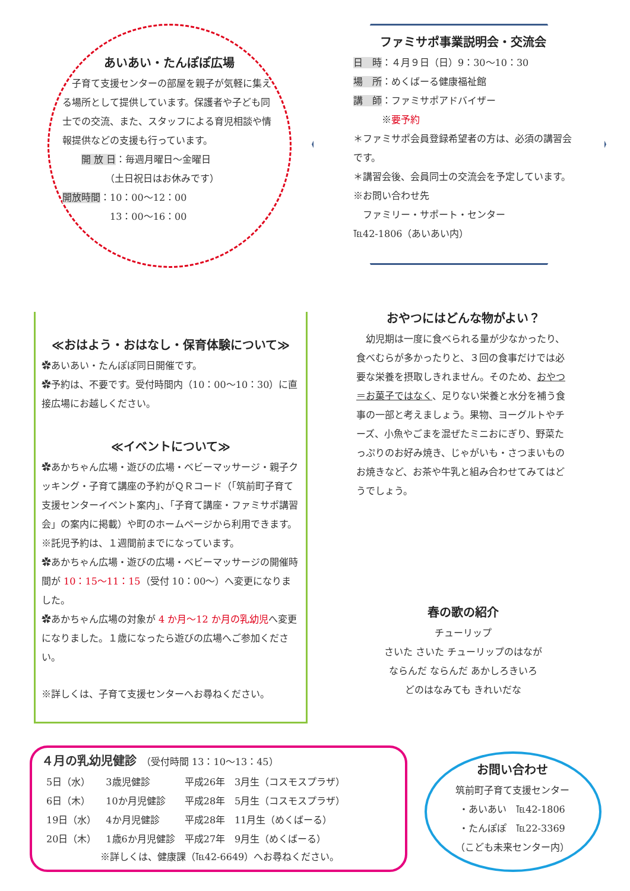あいあい・たんぽぽ広場
　子育て支援センターの部屋を親子が気軽に集える場所として提供しています。保護者や子ども同士での交流、また、スタッフによる育児相談や情報提供などの支援も行っています。
　　開 放 日：毎週月曜日～金曜日
　　　　　（土日祝日はお休みです）
開放時間：10：00～12：00
　　　　　13：00～16：00
ファミサポ事業説明会・交流会
日　時：４月９日（日）9：30～10：30
場　所：めくばーる健康福祉館
講　師：ファミサポアドバイザー
　　　※要予約
＊ファミサポ会員登録希望者の方は、必須の講習会です。
＊講習会後、会員同士の交流会を予定しています。
※お問い合わせ先
　ファミリー・サポート・センター
℡42-1806（あいあい内）
≪おはよう・おはなし・保育体験について≫
✿あいあい・たんぽぽ同日開催です。
✿予約は、不要です。受付時間内（10：00～10：30）に直接広場にお越しください。
≪イベントについて≫
✿あかちゃん広場・遊びの広場・ベビーマッサージ・親子クッキング・子育て講座の予約がＱＲコード（「筑前町子育て支援センターイベント案内」、「子育て講座・ファミサポ講習会」の案内に掲載）や町のホームページから利用できます。
※託児予約は、１週間前までになっています。
✿あかちゃん広場・遊びの広場・ベビーマッサージの開催時間が 10：15～11：15（受付 10：00～）へ変更になりました。
✿あかちゃん広場の対象が 4 か月～12 か月の乳幼児へ変更になりました。１歳になったら遊びの広場へご参加ください。
※詳しくは、子育て支援センターへお尋ねください。
おやつにはどんな物がよい？
　幼児期は一度に食べられる量が少なかったり、食べむらが多かったりと、３回の食事だけでは必要な栄養を摂取しきれません。そのため、おやつ＝お菓子ではなく、足りない栄養と水分を補う食事の一部と考えましょう。果物、ヨーグルトやチーズ、小魚やごまを混ぜたミニおにぎり、野菜たっぷりのお好み焼き、じゃがいも・さつまいものお焼きなど、お茶や牛乳と組み合わせてみてはどうでしょう。
春の歌の紹介
チューリップ
さいた さいた チューリップのはなが
ならんだ ならんだ あかしろきいろ
どのはなみても きれいだな
４月の乳幼児健診　（受付時間 13：10～13：45）
| 5日（水） | 3歳児健診 | 平成26年 | 3月生（コスモスプラザ） |
| 6日（木） | 10か月児健診 | 平成28年 | 5月生（コスモスプラザ） |
| 19日（水） | 4か月児健診 | 平成28年 | 11月生（めくばーる） |
| 20日（木） | 1歳6か月児健診 | 平成27年 | 9月生（めくばーる） |
※詳しくは、健康課（℡42-6649）へお尋ねください。
お問い合わせ
筑前町子育て支援センター
・あいあい　℡42-1806
・たんぽぽ　℡22-3369
（こども未来センター内）